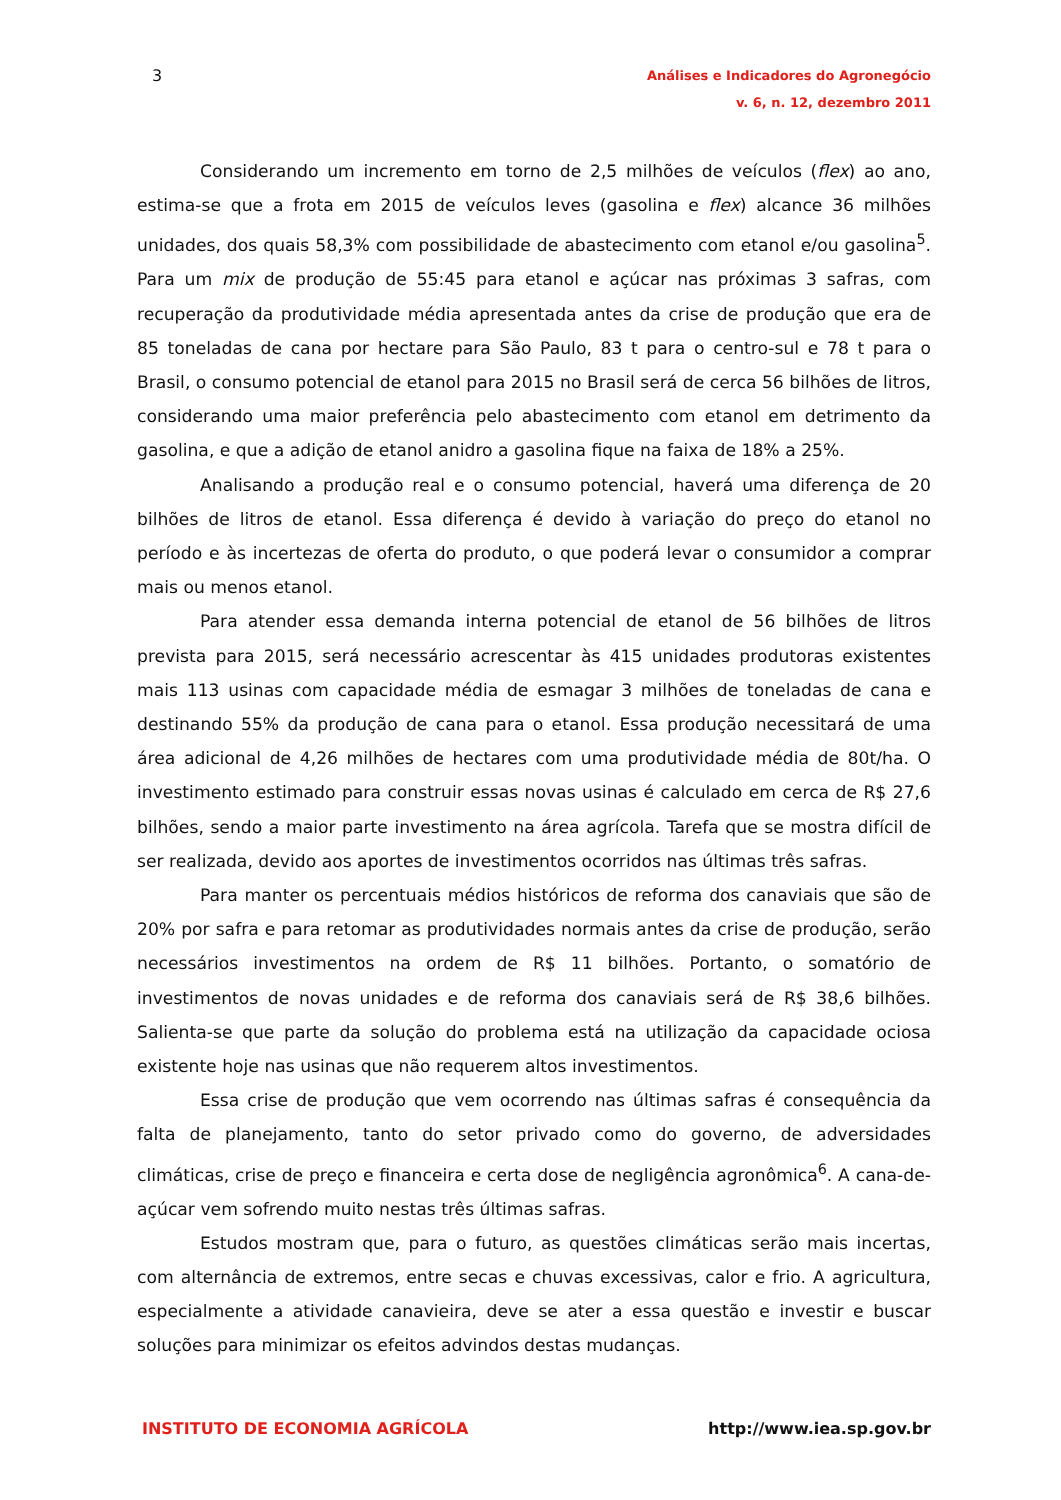3
Análises e Indicadores do Agronegócio
v. 6, n. 12, dezembro 2011
Considerando um incremento em torno de 2,5 milhões de veículos (flex) ao ano, estima-se que a frota em 2015 de veículos leves (gasolina e flex) alcance 36 milhões unidades, dos quais 58,3% com possibilidade de abastecimento com etanol e/ou gasolina<sup>5</sup>. Para um mix de produção de 55:45 para etanol e açúcar nas próximas 3 safras, com recuperação da produtividade média apresentada antes da crise de produção que era de 85 toneladas de cana por hectare para São Paulo, 83 t para o centro-sul e 78 t para o Brasil, o consumo potencial de etanol para 2015 no Brasil será de cerca 56 bilhões de litros, considerando uma maior preferência pelo abastecimento com etanol em detrimento da gasolina, e que a adição de etanol anidro a gasolina fique na faixa de 18% a 25%.
Analisando a produção real e o consumo potencial, haverá uma diferença de 20 bilhões de litros de etanol. Essa diferença é devido à variação do preço do etanol no período e às incertezas de oferta do produto, o que poderá levar o consumidor a comprar mais ou menos etanol.
Para atender essa demanda interna potencial de etanol de 56 bilhões de litros prevista para 2015, será necessário acrescentar às 415 unidades produtoras existentes mais 113 usinas com capacidade média de esmagar 3 milhões de toneladas de cana e destinando 55% da produção de cana para o etanol. Essa produção necessitará de uma área adicional de 4,26 milhões de hectares com uma produtividade média de 80t/ha. O investimento estimado para construir essas novas usinas é calculado em cerca de R$ 27,6 bilhões, sendo a maior parte investimento na área agrícola. Tarefa que se mostra difícil de ser realizada, devido aos aportes de investimentos ocorridos nas últimas três safras.
Para manter os percentuais médios históricos de reforma dos canaviais que são de 20% por safra e para retomar as produtividades normais antes da crise de produção, serão necessários investimentos na ordem de R$ 11 bilhões. Portanto, o somatório de investimentos de novas unidades e de reforma dos canaviais será de R$ 38,6 bilhões. Salienta-se que parte da solução do problema está na utilização da capacidade ociosa existente hoje nas usinas que não requerem altos investimentos.
Essa crise de produção que vem ocorrendo nas últimas safras é consequência da falta de planejamento, tanto do setor privado como do governo, de adversidades climáticas, crise de preço e financeira e certa dose de negligência agronômica<sup>6</sup>. A cana-de-açúcar vem sofrendo muito nestas três últimas safras.
Estudos mostram que, para o futuro, as questões climáticas serão mais incertas, com alternância de extremos, entre secas e chuvas excessivas, calor e frio. A agricultura, especialmente a atividade canavieira, deve se ater a essa questão e investir e buscar soluções para minimizar os efeitos advindos destas mudanças.
INSTITUTO DE ECONOMIA AGRÍCOLA http://www.iea.sp.gov.br